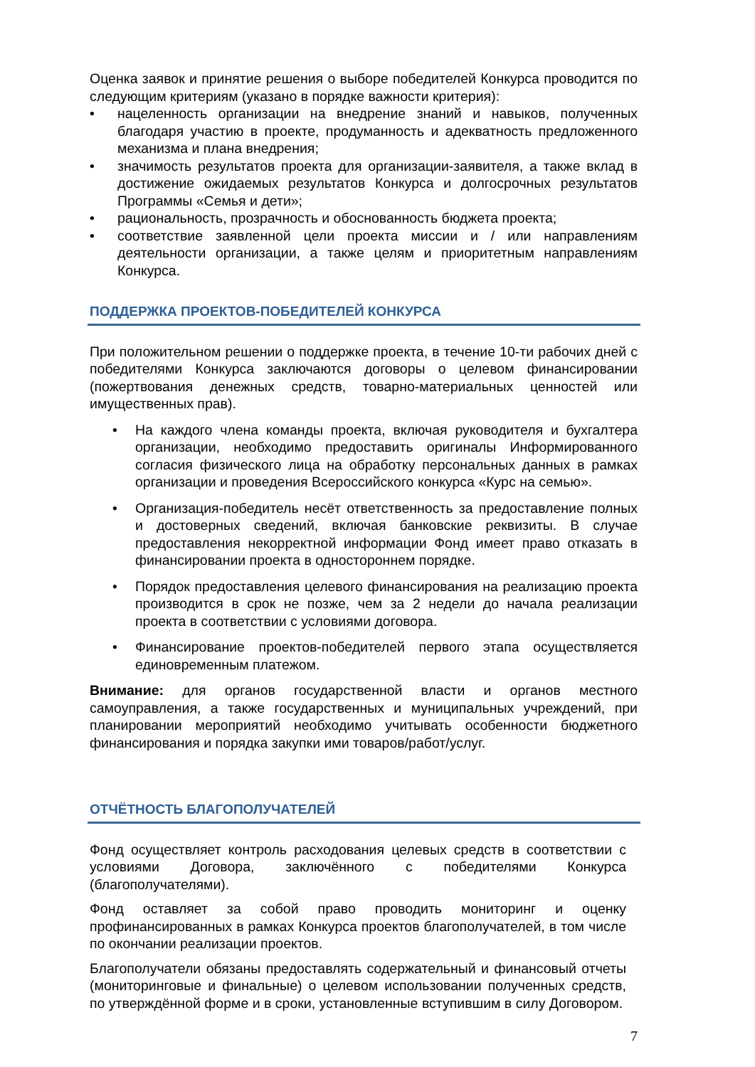Оценка заявок и принятие решения о выборе победителей Конкурса проводится по следующим критериям (указано в порядке важности критерия):
нацеленность организации на внедрение знаний и навыков, полученных благодаря участию в проекте, продуманность и адекватность предложенного механизма и плана внедрения;
значимость результатов проекта для организации-заявителя, а также вклад в достижение ожидаемых результатов Конкурса и долгосрочных результатов Программы «Семья и дети»;
рациональность, прозрачность и обоснованность бюджета проекта;
соответствие заявленной цели проекта миссии и / или направлениям деятельности организации, а также целям и приоритетным направлениям Конкурса.
ПОДДЕРЖКА ПРОЕКТОВ-ПОБЕДИТЕЛЕЙ КОНКУРСА
При положительном решении о поддержке проекта, в течение 10-ти рабочих дней с победителями Конкурса заключаются договоры о целевом финансировании (пожертвования денежных средств, товарно-материальных ценностей или имущественных прав).
На каждого члена команды проекта, включая руководителя и бухгалтера организации, необходимо предоставить оригиналы Информированного согласия физического лица на обработку персональных данных в рамках организации и проведения Всероссийского конкурса «Курс на семью».
Организация-победитель несёт ответственность за предоставление полных и достоверных сведений, включая банковские реквизиты. В случае предоставления некорректной информации Фонд имеет право отказать в финансировании проекта в одностороннем порядке.
Порядок предоставления целевого финансирования на реализацию проекта производится в срок не позже, чем за 2 недели до начала реализации проекта в соответствии с условиями договора.
Финансирование проектов-победителей первого этапа осуществляется единовременным платежом.
Внимание: для органов государственной власти и органов местного самоуправления, а также государственных и муниципальных учреждений, при планировании мероприятий необходимо учитывать особенности бюджетного финансирования и порядка закупки ими товаров/работ/услуг.
ОТЧЁТНОСТЬ БЛАГОПОЛУЧАТЕЛЕЙ
Фонд осуществляет контроль расходования целевых средств в соответствии с условиями Договора, заключённого с победителями Конкурса (благополучателями).
Фонд оставляет за собой право проводить мониторинг и оценку профинансированных в рамках Конкурса проектов благополучателей, в том числе по окончании реализации проектов.
Благополучатели обязаны предоставлять содержательный и финансовый отчеты (мониторинговые и финальные) о целевом использовании полученных средств, по утверждённой форме и в сроки, установленные вступившим в силу Договором.
7